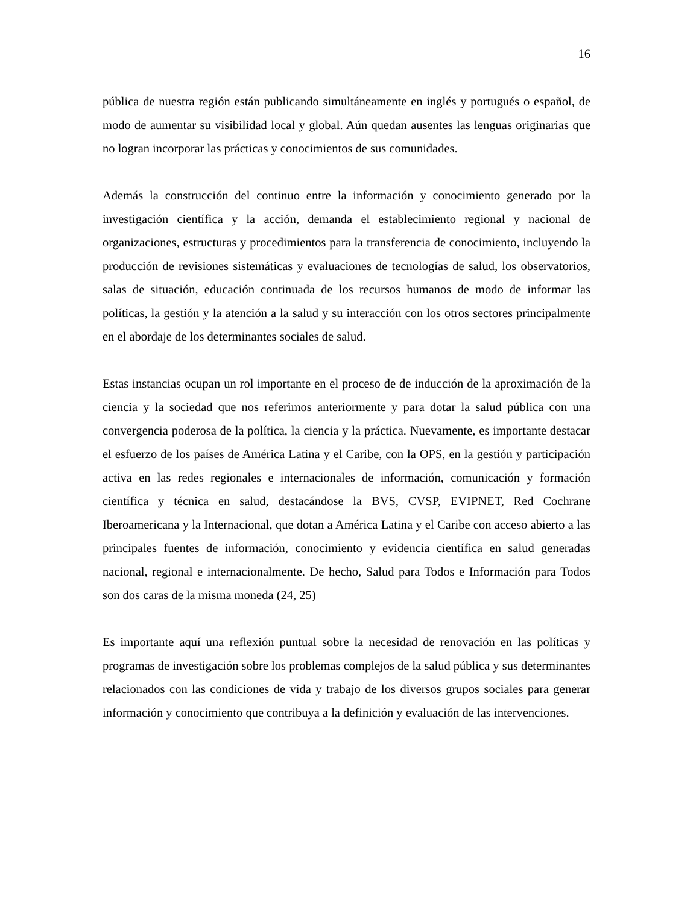16
pública de nuestra región están publicando simultáneamente en inglés y portugués o español, de modo de aumentar su visibilidad local y global. Aún quedan ausentes las lenguas originarias que no logran incorporar las prácticas y conocimientos de sus comunidades.
Además la construcción del continuo entre la información y conocimiento generado por la investigación científica y la acción, demanda el establecimiento regional y nacional de organizaciones, estructuras y procedimientos para la transferencia de conocimiento, incluyendo la producción de revisiones sistemáticas y evaluaciones de tecnologías de salud, los observatorios, salas de situación, educación continuada de los recursos humanos de modo de informar las políticas, la gestión y la atención a la salud y su interacción con los otros sectores principalmente en el abordaje de los determinantes sociales de salud.
Estas instancias ocupan un rol importante en el proceso de de inducción de la aproximación de la ciencia y la sociedad que nos referimos anteriormente y para dotar la salud pública con una convergencia poderosa de la política, la ciencia y la práctica. Nuevamente, es importante destacar el esfuerzo de los países de América Latina y el Caribe, con la OPS, en la gestión y participación activa en las redes regionales e internacionales de información, comunicación y formación científica y técnica en salud, destacándose la BVS, CVSP, EVIPNET, Red Cochrane Iberoamericana y la Internacional, que dotan a América Latina y el Caribe con acceso abierto a las principales fuentes de información, conocimiento y evidencia científica en salud generadas nacional, regional e internacionalmente. De hecho, Salud para Todos e Información para Todos son dos caras de la misma moneda (24, 25)
Es importante aquí una reflexión puntual sobre la necesidad de renovación en las políticas y programas de investigación sobre los problemas complejos de la salud pública y sus determinantes relacionados con las condiciones de vida y trabajo de los diversos grupos sociales para generar información y conocimiento que contribuya a la definición y evaluación de las intervenciones.